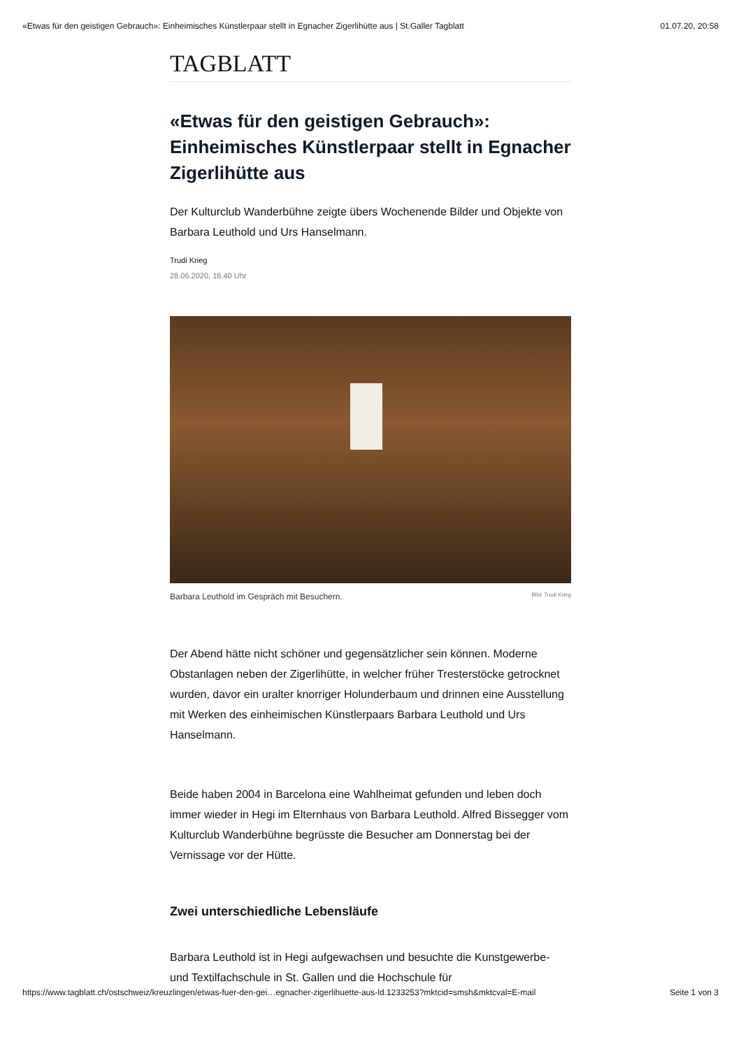«Etwas für den geistigen Gebrauch»: Einheimisches Künstlerpaar stellt in Egnacher Zigerlihütte aus | St.Galler Tagblatt 01.07.20, 20:58
TAGBLATT
«Etwas für den geistigen Gebrauch»: Einheimisches Künstlerpaar stellt in Egnacher Zigerlihütte aus
Der Kulturclub Wanderbühne zeigte übers Wochenende Bilder und Objekte von Barbara Leuthold und Urs Hanselmann.
Trudi Krieg
28.06.2020, 16.40 Uhr
Barbara Leuthold im Gespräch mit Besuchern. Bild: Trudi Krieg
Der Abend hätte nicht schöner und gegensätzlicher sein können. Moderne Obstanlagen neben der Zigerlihütte, in welcher früher Tresterstöcke getrocknet wurden, davor ein uralter knorriger Holunderbaum und drinnen eine Ausstellung mit Werken des einheimischen Künstlerpaars Barbara Leuthold und Urs Hanselmann.
Beide haben 2004 in Barcelona eine Wahlheimat gefunden und leben doch immer wieder in Hegi im Elternhaus von Barbara Leuthold. Alfred Bissegger vom Kulturclub Wanderbühne begrüsste die Besucher am Donnerstag bei der Vernissage vor der Hütte.
Zwei unterschiedliche Lebensläufe
Barbara Leuthold ist in Hegi aufgewachsen und besuchte die Kunstgewerbe- und Textilfachschule in St. Gallen und die Hochschule für
https://www.tagblatt.ch/ostschweiz/kreuzlingen/etwas-fuer-den-gei…egnacher-zigerlihuette-aus-ld.1233253?mktcid=smsh&mktcval=E-mail Seite 1 von 3